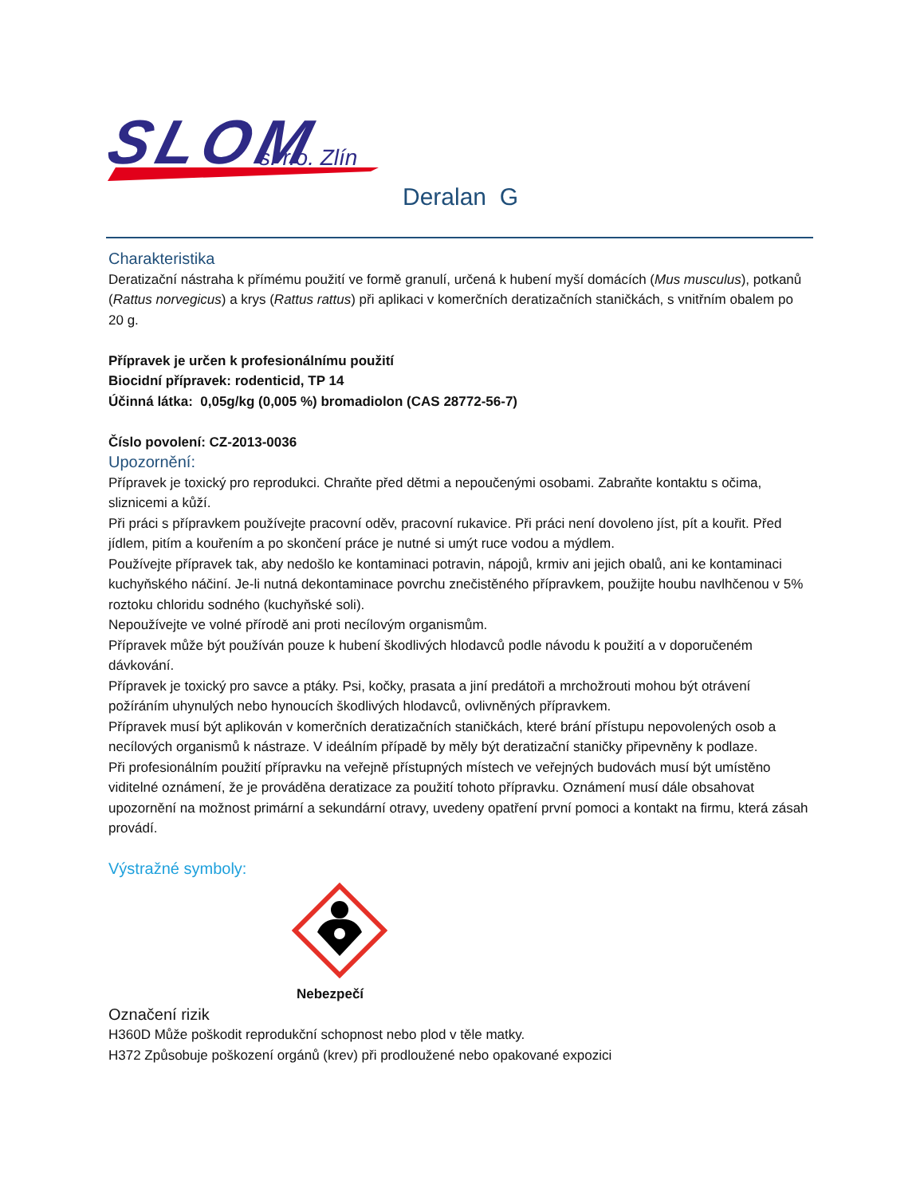SLOM
s. r.o. Zlín
Deralan G
Charakteristika
Deratizační nástraha k přímému použití ve formě granulí, určená k hubení myší domácích (Mus musculus), potkanů (Rattus norvegicus) a krys (Rattus rattus) při aplikaci v komerčních deratizačních staničkách, s vnitřním obalem po 20 g.
Přípravek je určen k profesionálnímu použití
Biocidní přípravek: rodenticid, TP 14
Účinná látka: 0,05g/kg (0,005 %) bromadiolon (CAS 28772-56-7)
Číslo povolení: CZ-2013-0036
Upozornění:
Přípravek je toxický pro reprodukci. Chraňte před dětmi a nepoučenými osobami. Zabraňte kontaktu s očima, sliznicemi a kůží.
Při práci s přípravkem používejte pracovní oděv, pracovní rukavice. Při práci není dovoleno jíst, pít a kouřit. Před jídlem, pitím a kouřením a po skončení práce je nutné si umýt ruce vodou a mýdlem.
Používejte přípravek tak, aby nedošlo ke kontaminaci potravin, nápojů, krmiv ani jejich obalů, ani ke kontaminaci kuchyňského náčiní. Je-li nutná dekontaminace povrchu znečistěného přípravkem, použijte houbu navlhčenou v 5% roztoku chloridu sodného (kuchyňské soli).
Nepoužívejte ve volné přírodě ani proti necílovým organismům.
Přípravek může být používán pouze k hubení škodlivých hlodavců podle návodu k použití a v doporučeném dávkování.
Přípravek je toxický pro savce a ptáky. Psi, kočky, prasata a jiní predátoři a mrchožrouti mohou být otrávení požíráním uhynulých nebo hynoucích škodlivých hlodavců, ovlivněných přípravkem.
Přípravek musí být aplikován v komerčních deratizačních staničkách, které brání přístupu nepovolených osob a necílových organismů k nástraze. V ideálním případě by měly být deratizační staničky připevněny k podlaze.
Při profesionálním použití přípravku na veřejně přístupných místech ve veřejných budovách musí být umístěno viditelné oznámení, že je prováděna deratizace za použití tohoto přípravku. Oznámení musí dále obsahovat upozornění na možnost primární a sekundární otravy, uvedeny opatření první pomoci a kontakt na firmu, která zásah provádí.
Výstražné symboly:
Nebezpečí
Označení rizik
H360D Může poškodit reprodukční schopnost nebo plod v těle matky.
H372 Způsobuje poškození orgánů (krev) při prodloužené nebo opakované expozici